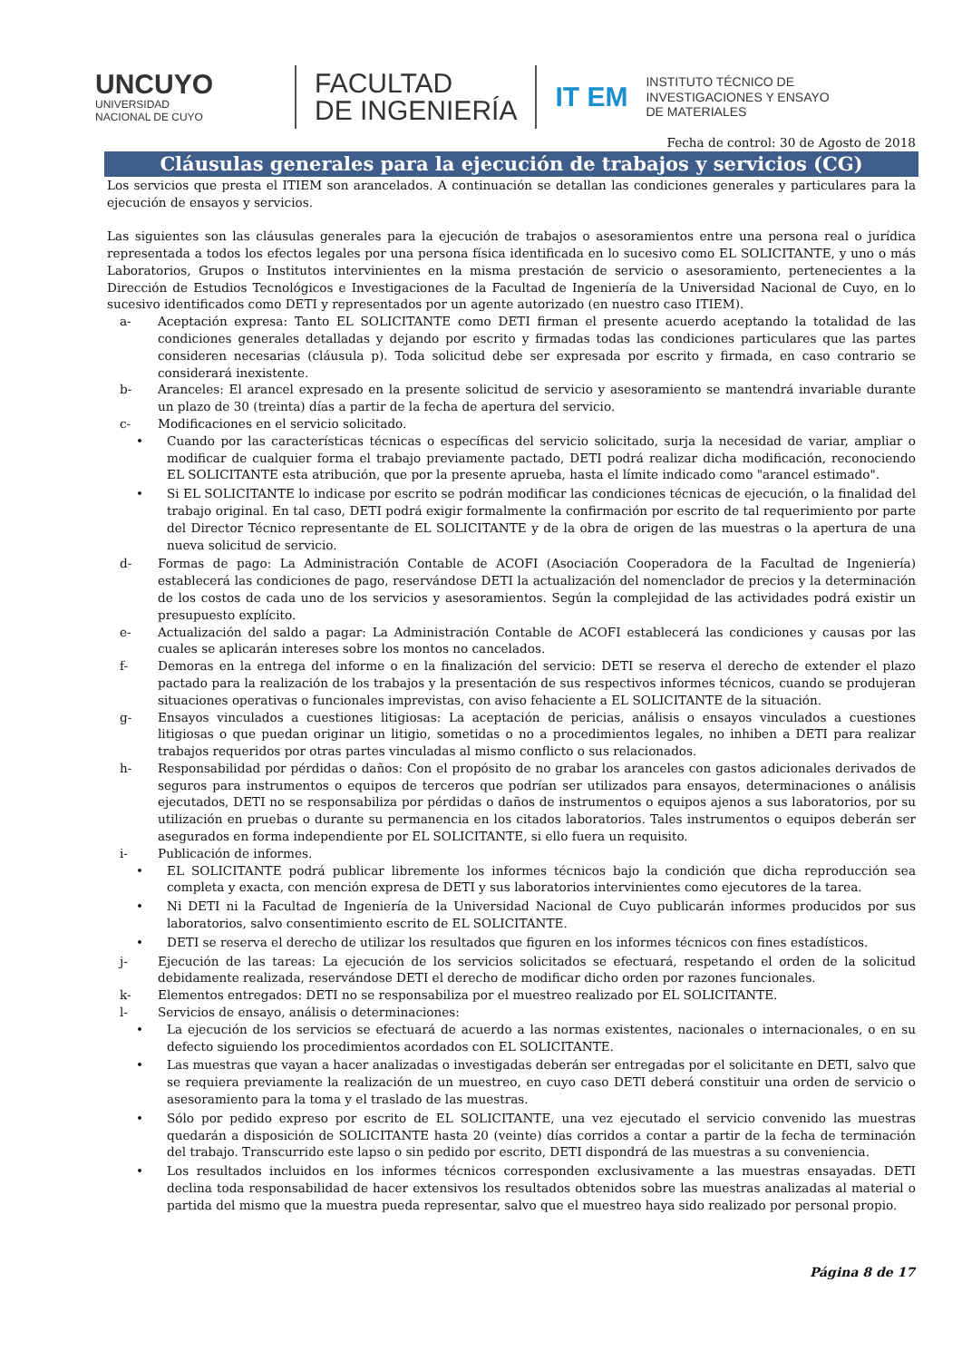UNCUYO
UNIVERSIDAD
NACIONAL DE CUYO
FACULTAD
DE INGENIERÍA
IT EM
INSTITUTO TÉCNICO DE
INVESTIGACIONES Y ENSAYO
DE MATERIALES
Fecha de control: 30 de Agosto de 2018
Cláusulas generales para la ejecución de trabajos y servicios (CG)
Los servicios que presta el ITIEM son arancelados. A continuación se detallan las condiciones generales y particulares para la ejecución de ensayos y servicios.
Las siguientes son las cláusulas generales para la ejecución de trabajos o asesoramientos entre una persona real o jurídica representada a todos los efectos legales por una persona física identificada en lo sucesivo como EL SOLICITANTE, y uno o más Laboratorios, Grupos o Institutos intervinientes en la misma prestación de servicio o asesoramiento, pertenecientes a la Dirección de Estudios Tecnológicos e Investigaciones de la Facultad de Ingeniería de la Universidad Nacional de Cuyo, en lo sucesivo identificados como DETI y representados por un agente autorizado (en nuestro caso ITIEM).
a- Aceptación expresa: Tanto EL SOLICITANTE como DETI firman el presente acuerdo aceptando la totalidad de las condiciones generales detalladas y dejando por escrito y firmadas todas las condiciones particulares que las partes consideren necesarias (cláusula p). Toda solicitud debe ser expresada por escrito y firmada, en caso contrario se considerará inexistente.
b- Aranceles: El arancel expresado en la presente solicitud de servicio y asesoramiento se mantendrá invariable durante un plazo de 30 (treinta) días a partir de la fecha de apertura del servicio.
c- Modificaciones en el servicio solicitado.
• Cuando por las características técnicas o específicas del servicio solicitado, surja la necesidad de variar, ampliar o modificar de cualquier forma el trabajo previamente pactado, DETI podrá realizar dicha modificación, reconociendo EL SOLICITANTE esta atribución, que por la presente aprueba, hasta el límite indicado como "arancel estimado".
• Si EL SOLICITANTE lo indicase por escrito se podrán modificar las condiciones técnicas de ejecución, o la finalidad del trabajo original. En tal caso, DETI podrá exigir formalmente la confirmación por escrito de tal requerimiento por parte del Director Técnico representante de EL SOLICITANTE y de la obra de origen de las muestras o la apertura de una nueva solicitud de servicio.
d- Formas de pago: La Administración Contable de ACOFI (Asociación Cooperadora de la Facultad de Ingeniería) establecerá las condiciones de pago, reservándose DETI la actualización del nomenclador de precios y la determinación de los costos de cada uno de los servicios y asesoramientos. Según la complejidad de las actividades podrá existir un presupuesto explícito.
e- Actualización del saldo a pagar: La Administración Contable de ACOFI establecerá las condiciones y causas por las cuales se aplicarán intereses sobre los montos no cancelados.
f- Demoras en la entrega del informe o en la finalización del servicio: DETI se reserva el derecho de extender el plazo pactado para la realización de los trabajos y la presentación de sus respectivos informes técnicos, cuando se produjeran situaciones operativas o funcionales imprevistas, con aviso fehaciente a EL SOLICITANTE de la situación.
g- Ensayos vinculados a cuestiones litigiosas: La aceptación de pericias, análisis o ensayos vinculados a cuestiones litigiosas o que puedan originar un litigio, sometidas o no a procedimientos legales, no inhiben a DETI para realizar trabajos requeridos por otras partes vinculadas al mismo conflicto o sus relacionados.
h- Responsabilidad por pérdidas o daños: Con el propósito de no grabar los aranceles con gastos adicionales derivados de seguros para instrumentos o equipos de terceros que podrían ser utilizados para ensayos, determinaciones o análisis ejecutados, DETI no se responsabiliza por pérdidas o daños de instrumentos o equipos ajenos a sus laboratorios, por su utilización en pruebas o durante su permanencia en los citados laboratorios. Tales instrumentos o equipos deberán ser asegurados en forma independiente por EL SOLICITANTE, si ello fuera un requisito.
i- Publicación de informes.
• EL SOLICITANTE podrá publicar libremente los informes técnicos bajo la condición que dicha reproducción sea completa y exacta, con mención expresa de DETI y sus laboratorios intervinientes como ejecutores de la tarea.
• Ni DETI ni la Facultad de Ingeniería de la Universidad Nacional de Cuyo publicarán informes producidos por sus laboratorios, salvo consentimiento escrito de EL SOLICITANTE.
• DETI se reserva el derecho de utilizar los resultados que figuren en los informes técnicos con fines estadísticos.
j- Ejecución de las tareas: La ejecución de los servicios solicitados se efectuará, respetando el orden de la solicitud debidamente realizada, reservándose DETI el derecho de modificar dicho orden por razones funcionales.
k- Elementos entregados: DETI no se responsabiliza por el muestreo realizado por EL SOLICITANTE.
l- Servicios de ensayo, análisis o determinaciones:
• La ejecución de los servicios se efectuará de acuerdo a las normas existentes, nacionales o internacionales, o en su defecto siguiendo los procedimientos acordados con EL SOLICITANTE.
• Las muestras que vayan a hacer analizadas o investigadas deberán ser entregadas por el solicitante en DETI, salvo que se requiera previamente la realización de un muestreo, en cuyo caso DETI deberá constituir una orden de servicio o asesoramiento para la toma y el traslado de las muestras.
• Sólo por pedido expreso por escrito de EL SOLICITANTE, una vez ejecutado el servicio convenido las muestras quedarán a disposición de SOLICITANTE hasta 20 (veinte) días corridos a contar a partir de la fecha de terminación del trabajo. Transcurrido este lapso o sin pedido por escrito, DETI dispondrá de las muestras a su conveniencia.
• Los resultados incluidos en los informes técnicos corresponden exclusivamente a las muestras ensayadas. DETI declina toda responsabilidad de hacer extensivos los resultados obtenidos sobre las muestras analizadas al material o partida del mismo que la muestra pueda representar, salvo que el muestreo haya sido realizado por personal propio.
Página 8 de 17